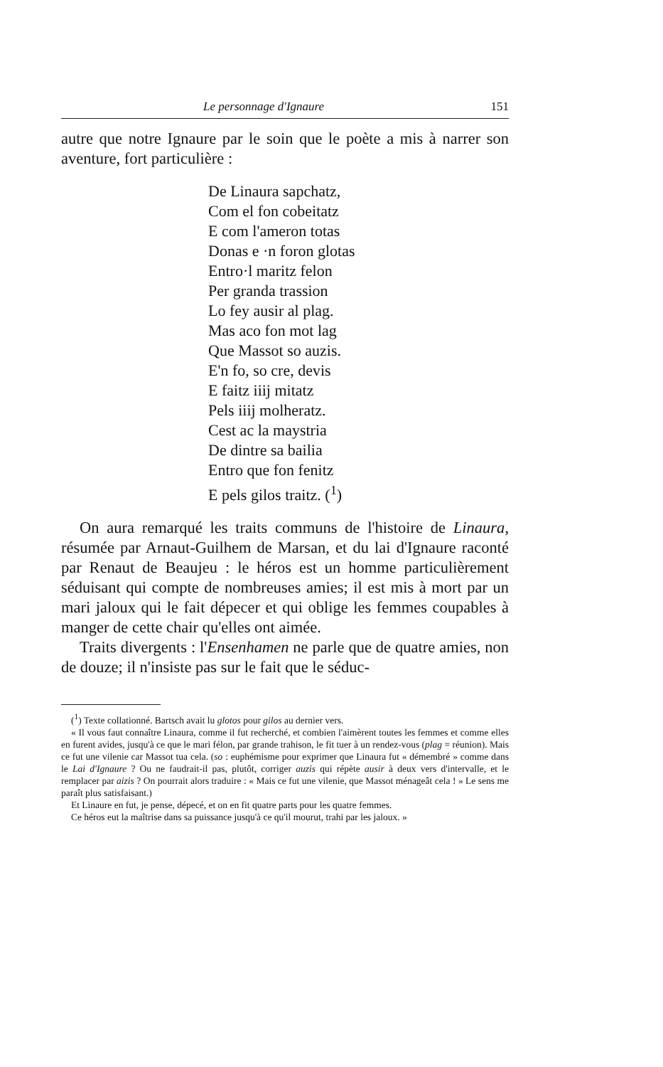Le personnage d'Ignaure 151
autre que notre Ignaure par le soin que le poète a mis à narrer son aventure, fort particulière :
De Linaura sapchatz,
Com el fon cobeitatz
E com l'ameron totas
Donas e ·n foron glotas
Entro·l maritz felon
Per granda trassion
Lo fey ausir al plag.
Mas aco fon mot lag
Que Massot so auzis.
E'n fo, so cre, devis
E faitz iiij mitatz
Pels iiij molheratz.
Cest ac la maystria
De dintre sa bailia
Entro que fon fenitz
E pels gilos traitz. (<sup>1</sup>)
On aura remarqué les traits communs de l'histoire de Linaura, résumée par Arnaut-Guilhem de Marsan, et du lai d'Ignaure raconté par Renaut de Beaujeu : le héros est un homme particulièrement séduisant qui compte de nombreuses amies; il est mis à mort par un mari jaloux qui le fait dépecer et qui oblige les femmes coupables à manger de cette chair qu'elles ont aimée.
Traits divergents : l'Ensenhamen ne parle que de quatre amies, non de douze; il n'insiste pas sur le fait que le séduc-
(<sup>1</sup>) Texte collationné. Bartsch avait lu glotos pour gilos au dernier vers.
« Il vous faut connaître Linaura, comme il fut recherché, et combien l'aimèrent toutes les femmes et comme elles en furent avides, jusqu'à ce que le mari félon, par grande trahison, le fit tuer à un rendez-vous (plag = réunion). Mais ce fut une vilenie car Massot tua cela. (so : euphémisme pour exprimer que Linaura fut « démembré » comme dans le Lai d'Ignaure ? Ou ne faudrait-il pas, plutôt, corriger auzis qui répète ausir à deux vers d'intervalle, et le remplacer par aizis ? On pourrait alors traduire : « Mais ce fut une vilenie, que Massot ménageât cela ! » Le sens me paraît plus satisfaisant.)
Et Linaure en fut, je pense, dépecé, et on en fit quatre parts pour les quatre femmes.
Ce héros eut la maîtrise dans sa puissance jusqu'à ce qu'il mourut, trahi par les jaloux. »